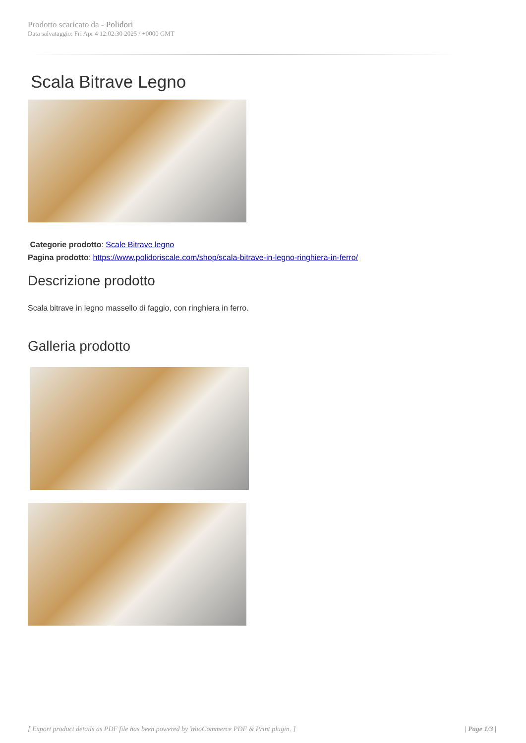Prodotto scaricato da - Polidori
Data salvataggio: Fri Apr 4 12:02:30 2025 / +0000 GMT
Scala Bitrave Legno
Categorie prodotto: Scale Bitrave legno
Pagina prodotto: https://www.polidoriscale.com/shop/scala-bitrave-in-legno-ringhiera-in-ferro/
Descrizione prodotto
Scala bitrave in legno massello di faggio, con ringhiera in ferro.
Galleria prodotto
[ Export product details as PDF file has been powered by WooCommerce PDF & Print plugin. ] | Page 1/3 |